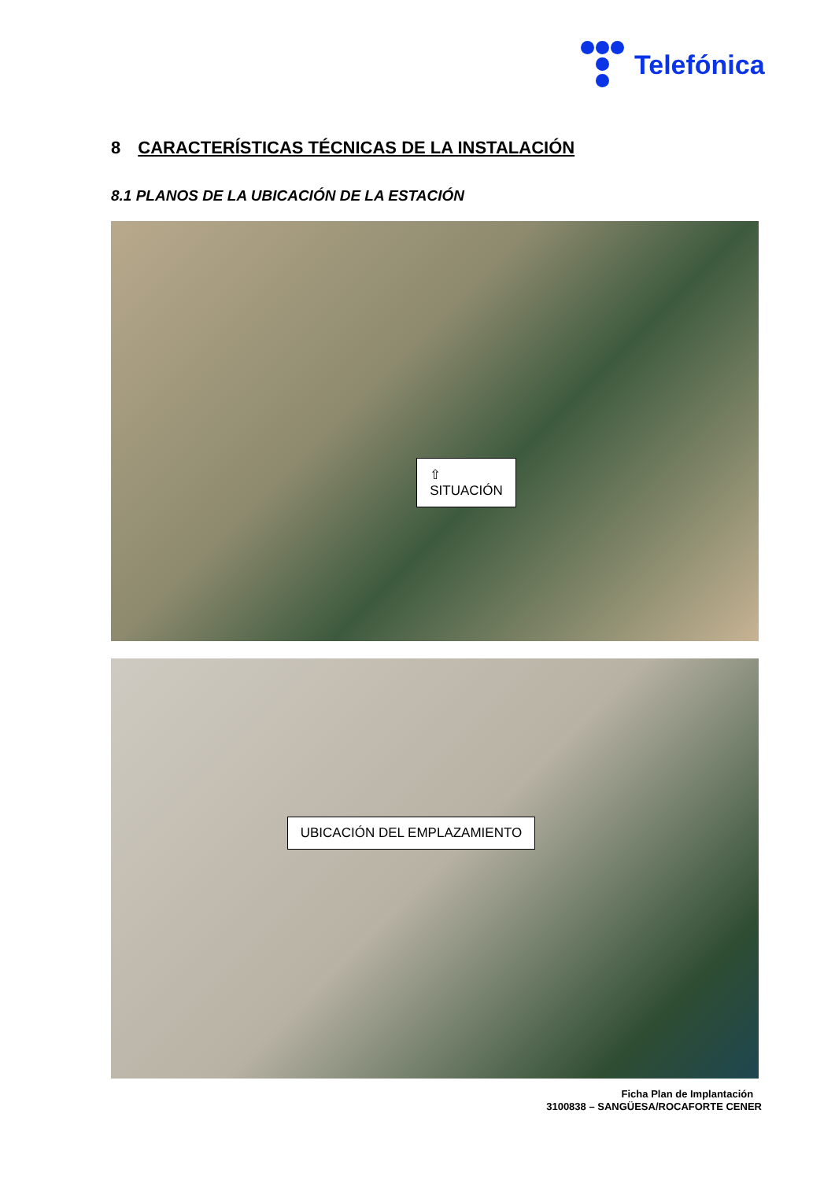Telefónica
8 CARACTERÍSTICAS TÉCNICAS DE LA INSTALACIÓN
8.1 PLANOS DE LA UBICACIÓN DE LA ESTACIÓN
⇧
SITUACIÓN
UBICACIÓN DEL EMPLAZAMIENTO
Ficha Plan de Implantación
3100838 – SANGÜESA/ROCAFORTE CENER